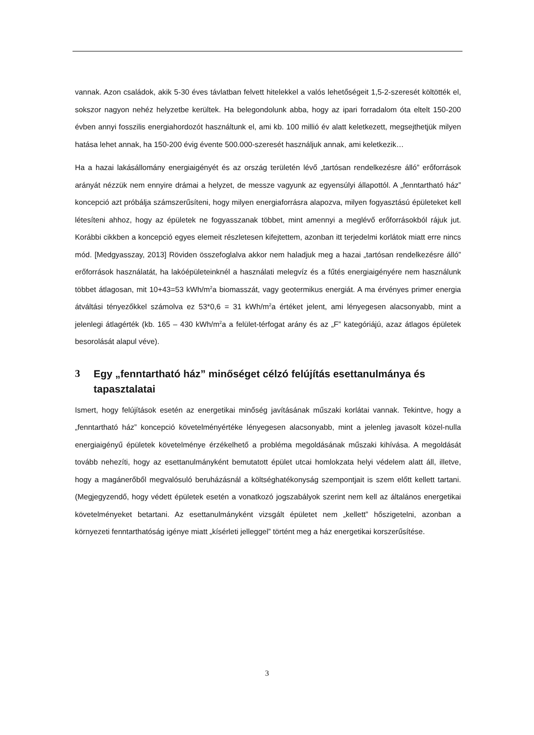vannak. Azon családok, akik 5-30 éves távlatban felvett hitelekkel a valós lehetőségeit 1,5-2-szeresét költötték el, sokszor nagyon nehéz helyzetbe kerültek. Ha belegondolunk abba, hogy az ipari forradalom óta eltelt 150-200 évben annyi fosszilis energiahordozót használtunk el, ami kb. 100 millió év alatt keletkezett, megsejthetjük milyen hatása lehet annak, ha 150-200 évig évente 500.000-szeresét használjuk annak, ami keletkezik…
Ha a hazai lakásállomány energiaigényét és az ország területén lévő „tartósan rendelkezésre álló” erőforrások arányát nézzük nem ennyire drámai a helyzet, de messze vagyunk az egyensúlyi állapottól. A „fenntartható ház” koncepció azt próbálja számszerűsíteni, hogy milyen energiaforrásra alapozva, milyen fogyasztású épületeket kell létesíteni ahhoz, hogy az épületek ne fogyasszanak többet, mint amennyi a meglévő erőforrásokból rájuk jut. Korábbi cikkben a koncepció egyes elemeit részletesen kifejtettem, azonban itt terjedelmi korlátok miatt erre nincs mód. [Medgyasszay, 2013] Röviden összefoglalva akkor nem haladjuk meg a hazai „tartósan rendelkezésre álló” erőforrások használatát, ha lakóépületeinknél a használati melegvíz és a fűtés energiaigényére nem használunk többet átlagosan, mit 10+43=53 kWh/m<sup>2</sup>a biomasszát, vagy geotermikus energiát. A ma érvényes primer energia átváltási tényezőkkel számolva ez 53*0,6 = 31 kWh/m<sup>2</sup>a értéket jelent, ami lényegesen alacsonyabb, mint a jelenlegi átlagérték (kb. 165 – 430 kWh/m<sup>2</sup>a a felület-térfogat arány és az „F” kategóriájú, azaz átlagos épületek besorolását alapul véve).
3 Egy „fenntartható ház” minőséget célzó felújítás esettanulmánya és tapasztalatai
Ismert, hogy felújítások esetén az energetikai minőség javításának műszaki korlátai vannak. Tekintve, hogy a „fenntartható ház” koncepció követelményértéke lényegesen alacsonyabb, mint a jelenleg javasolt közel-nulla energiaigényű épületek követelménye érzékelhető a probléma megoldásának műszaki kihívása. A megoldását tovább nehezíti, hogy az esettanulmányként bemutatott épület utcai homlokzata helyi védelem alatt áll, illetve, hogy a magánerőből megvalósuló beruházásnál a költséghatékonyság szempontjait is szem előtt kellett tartani. (Megjegyzendő, hogy védett épületek esetén a vonatkozó jogszabályok szerint nem kell az általános energetikai követelményeket betartani. Az esettanulmányként vizsgált épületet nem „kellett” hőszigetelni, azonban a környezeti fenntarthatóság igénye miatt „kísérleti jelleggel” történt meg a ház energetikai korszerűsítése.
3